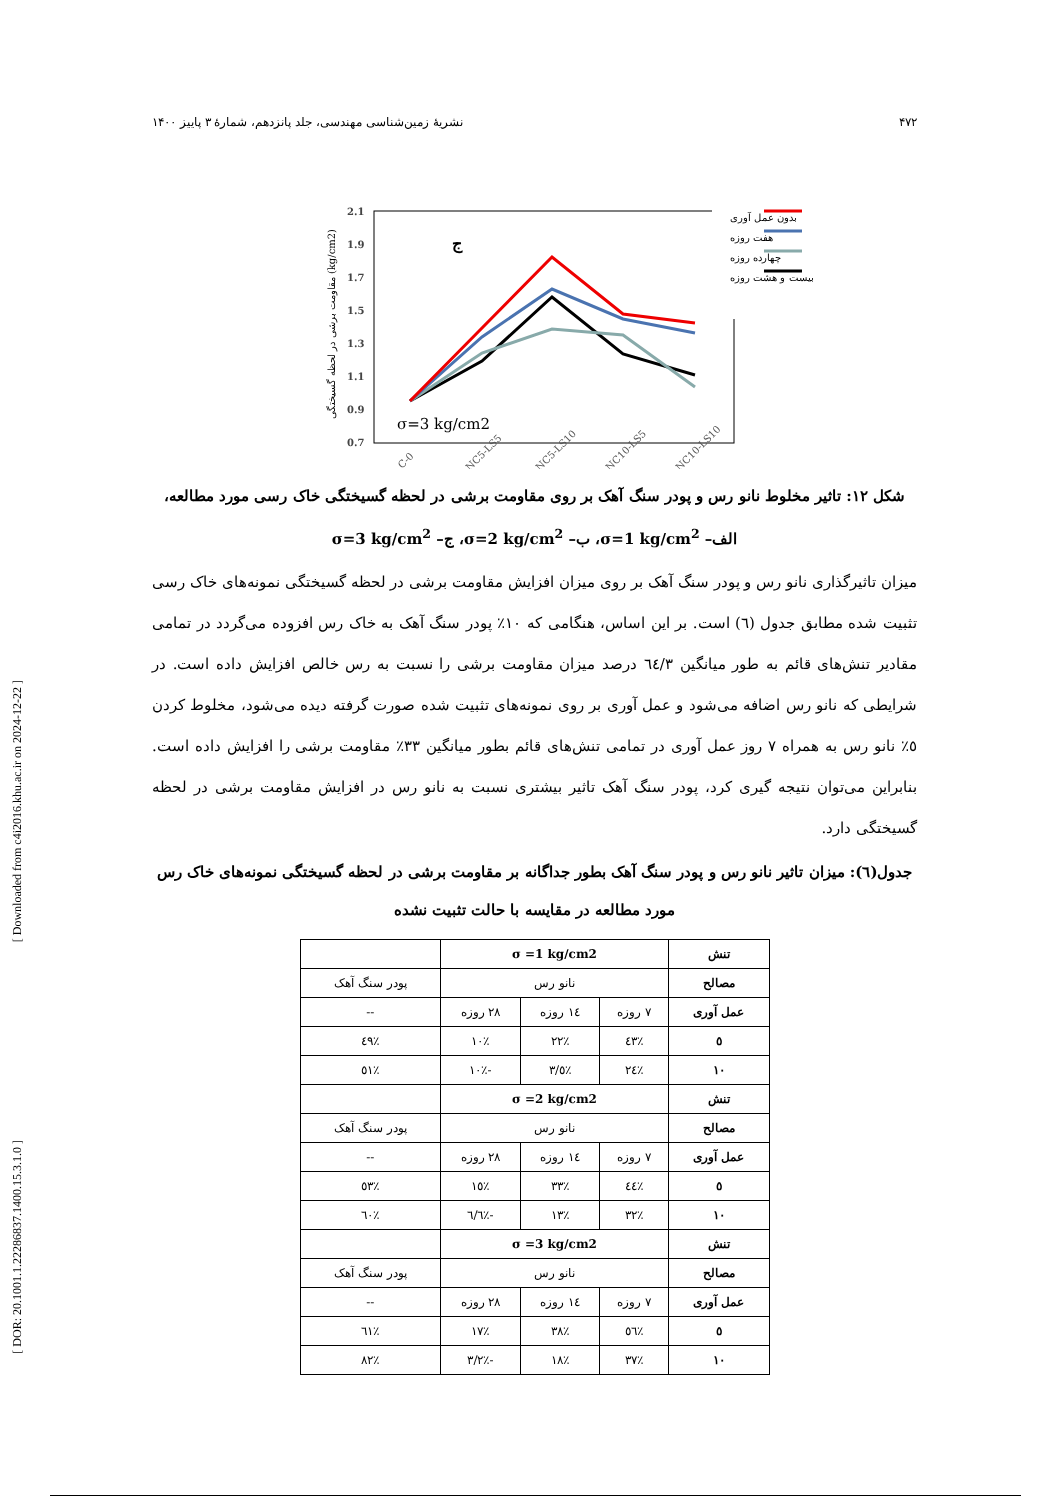۴۷۲ نشریهٔ زمین‌شناسی مهندسی، جلد پانزدهم، شمارهٔ ۳ پاییز ۱۴۰۰
2.1
1.9
1.7
1.5
1.3
1.1
0.9
0.7
مقاومت برشی در لحظه گسیختگی (kg/cm2)
ج
σ=3 kg/cm2
بدون عمل آوری
هفت روزه
چهارده روزه
بیست و هشت روزه
C-0
C-NC5-LS5
C-NC5-LS10
C-NC10-LS5
C-NC10-LS10
شکل ۱۲: تاثیر مخلوط نانو رس و پودر سنگ آهک بر روی مقاومت برشی در لحظه گسیختگی خاک رسی مورد مطالعه، الف– σ=1 kg/cm<sup>2</sup>، ب– σ=2 kg/cm<sup>2</sup>، ج– σ=3 kg/cm<sup>2</sup>
میزان تاثیرگذاری نانو رس و پودر سنگ آهک بر روی میزان افزایش مقاومت برشی در لحظه گسیختگی نمونه‌های خاک رسی تثبیت شده مطابق جدول (٦) است. بر این اساس، هنگامی که ١٠٪ پودر سنگ آهک به خاک رس افزوده می‌گردد در تمامی مقادیر تنش‌های قائم به طور میانگین ٦٤/٣ درصد میزان مقاومت برشی را نسبت به رس خالص افزایش داده است. در شرایطی که نانو رس اضافه می‌شود و عمل آوری بر روی نمونه‌های تثبیت شده صورت گرفته دیده می‌شود، مخلوط کردن ٥٪ نانو رس به همراه ٧ روز عمل آوری در تمامی تنش‌های قائم بطور میانگین ٣٣٪ مقاومت برشی را افزایش داده است. بنابراین می‌توان نتیجه گیری کرد، پودر سنگ آهک تاثیر بیشتری نسبت به نانو رس در افزایش مقاومت برشی در لحظه گسیختگی دارد.
جدول(٦): میزان تاثیر نانو رس و پودر سنگ آهک بطور جداگانه بر مقاومت برشی در لحظه گسیختگی نمونه‌های خاک رس مورد مطالعه در مقایسه با حالت تثبیت نشده
| تنش | σ =1 kg/cm2 | | | |
| مصالح | نانو رس | | | پودر سنگ آهک |
| عمل آوری | ٧ روزه | ١٤ روزه | ٢٨ روزه | -- |
| ٥ | ٪٤٣ | ٪٢٢ | ٪١٠ | ٪٤٩ |
| ١٠ | ٪٢٤ | ٪٣/٥ | -٪١٠ | ٪٥١ |
| تنش | σ =2 kg/cm2 | | | |
| مصالح | نانو رس | | | پودر سنگ آهک |
| عمل آوری | ٧ روزه | ١٤ روزه | ٢٨ روزه | -- |
| ٥ | ٪٤٤ | ٪٣٣ | ٪١٥ | ٪٥٣ |
| ١٠ | ٪٣٢ | ٪١٣ | -٪٦/٦ | ٪٦٠ |
| تنش | σ =3 kg/cm2 | | | |
| مصالح | نانو رس | | | پودر سنگ آهک |
| عمل آوری | ٧ روزه | ١٤ روزه | ٢٨ روزه | -- |
| ٥ | ٪٥٦ | ٪٣٨ | ٪١٧ | ٪٦١ |
| ١٠ | ٪٣٧ | ٪١٨ | -٪٣/٢ | ٪٨٢ |
[ Downloaded from c4i2016.khu.ac.ir on 2024-12-22 ]
[ DOR: 20.1001.1.22286837.1400.15.3.1.0 ]